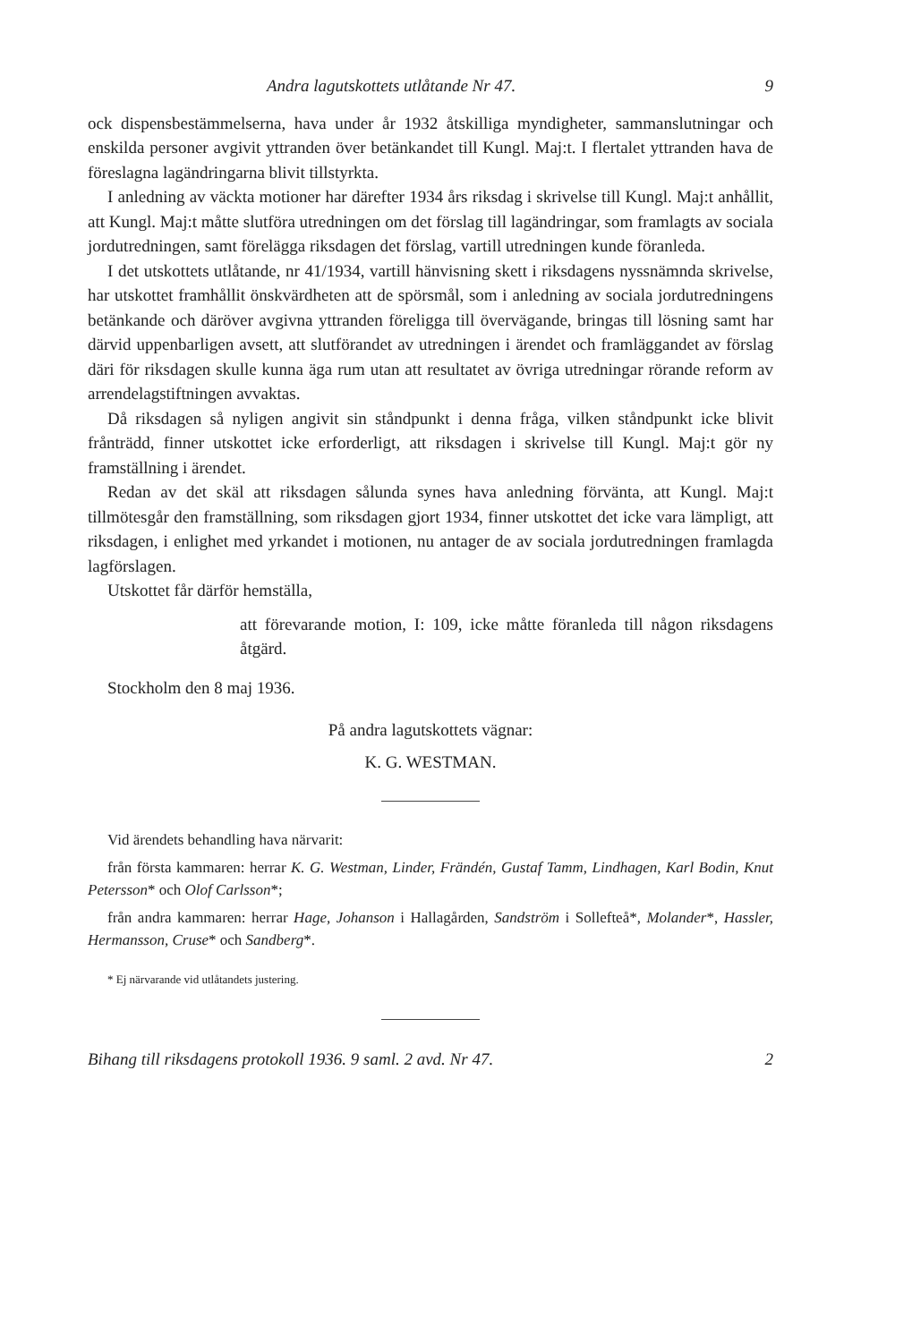Andra lagutskottets utlåtande Nr 47. 9
ock dispensbestämmelserna, hava under år 1932 åtskilliga myndigheter, sammanslutningar och enskilda personer avgivit yttranden över betänkandet till Kungl. Maj:t. I flertalet yttranden hava de föreslagna lagändringarna blivit tillstyrkta.
I anledning av väckta motioner har därefter 1934 års riksdag i skrivelse till Kungl. Maj:t anhållit, att Kungl. Maj:t måtte slutföra utredningen om det förslag till lagändringar, som framlagts av sociala jordutredningen, samt förelägga riksdagen det förslag, vartill utredningen kunde föranleda.
I det utskottets utlåtande, nr 41/1934, vartill hänvisning skett i riksdagens nyssnämnda skrivelse, har utskottet framhållit önskvärdheten att de spörsmål, som i anledning av sociala jordutredningens betänkande och däröver avgivna yttranden föreligga till övervägande, bringas till lösning samt har därvid uppenbarligen avsett, att slutförandet av utredningen i ärendet och framläggandet av förslag däri för riksdagen skulle kunna äga rum utan att resultatet av övriga utredningar rörande reform av arrendelagstiftningen avvaktas.
Då riksdagen så nyligen angivit sin ståndpunkt i denna fråga, vilken ståndpunkt icke blivit frånträdd, finner utskottet icke erforderligt, att riksdagen i skrivelse till Kungl. Maj:t gör ny framställning i ärendet.
Redan av det skäl att riksdagen sålunda synes hava anledning förvänta, att Kungl. Maj:t tillmötesgår den framställning, som riksdagen gjort 1934, finner utskottet det icke vara lämpligt, att riksdagen, i enlighet med yrkandet i motionen, nu antager de av sociala jordutredningen framlagda lagförslagen.
Utskottet får därför hemställa,
att förevarande motion, I: 109, icke måtte föranleda till någon riksdagens åtgärd.
Stockholm den 8 maj 1936.
På andra lagutskottets vägnar:
K. G. WESTMAN.
Vid ärendets behandling hava närvarit:
från första kammaren: herrar K. G. Westman, Linder, Frändén, Gustaf Tamm, Lindhagen, Karl Bodin, Knut Petersson* och Olof Carlsson*;
från andra kammaren: herrar Hage, Johanson i Hallagården, Sandström i Sollefteå*, Molander*, Hassler, Hermansson, Cruse* och Sandberg*.
* Ej närvarande vid utlåtandets justering.
Bihang till riksdagens protokoll 1936. 9 saml. 2 avd. Nr 47. 2